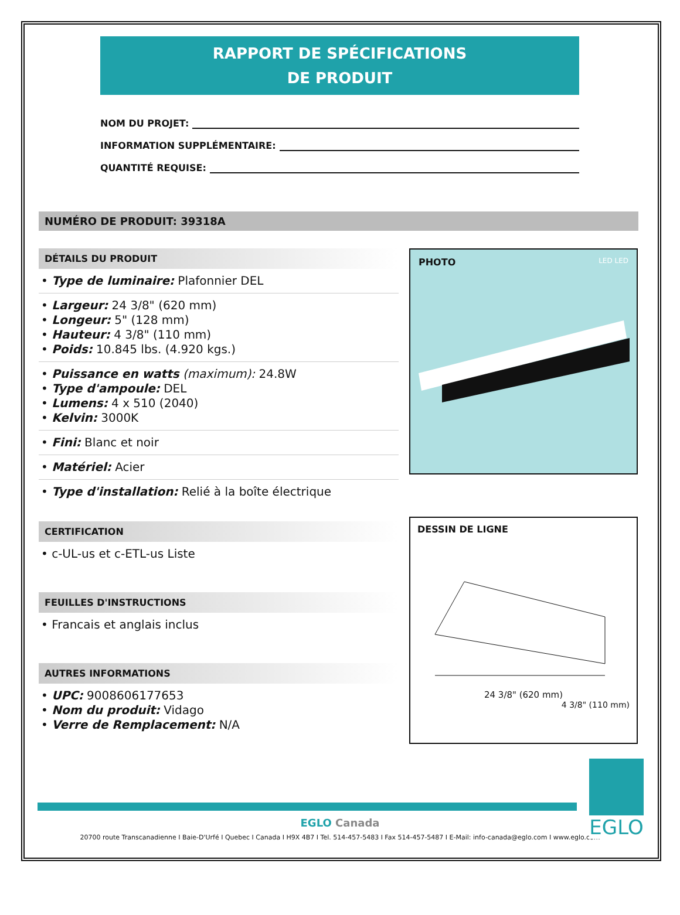RAPPORT DE SPÉCIFICATIONS
DE PRODUIT
NOM DU PROJET:
INFORMATION SUPPLÉMENTAIRE:
QUANTITÉ REQUISE:
NUMÉRO DE PRODUIT: 39318A
DÉTAILS DU PRODUIT
• Type de luminaire: Plafonnier DEL
• Largeur: 24 3/8" (620 mm)
• Longeur: 5" (128 mm)
• Hauteur: 4 3/8" (110 mm)
• Poids: 10.845 lbs. (4.920 kgs.)
• Puissance en watts (maximum): 24.8W
• Type d'ampoule: DEL
• Lumens: 4 x 510 (2040)
• Kelvin: 3000K
• Fini: Blanc et noir
• Matériel: Acier
• Type d'installation: Relié à la boîte électrique
CERTIFICATION
• c-UL-us et c-ETL-us Liste
FEUILLES D'INSTRUCTIONS
• Francais et anglais inclus
AUTRES INFORMATIONS
• UPC: 9008606177653
• Nom du produit: Vidago
• Verre de Remplacement: N/A
PHOTO LED LED
DESSIN DE LIGNE
24 3/8" (620 mm)
4 3/8" (110 mm)
EGLO
EGLO Canada
20700 route Transcanadienne I Baie-D'Urfé I Quebec I Canada I H9X 4B7 I Tel. 514-457-5483 I Fax 514-457-5487 I E-Mail: info-canada@eglo.com I www.eglo.com